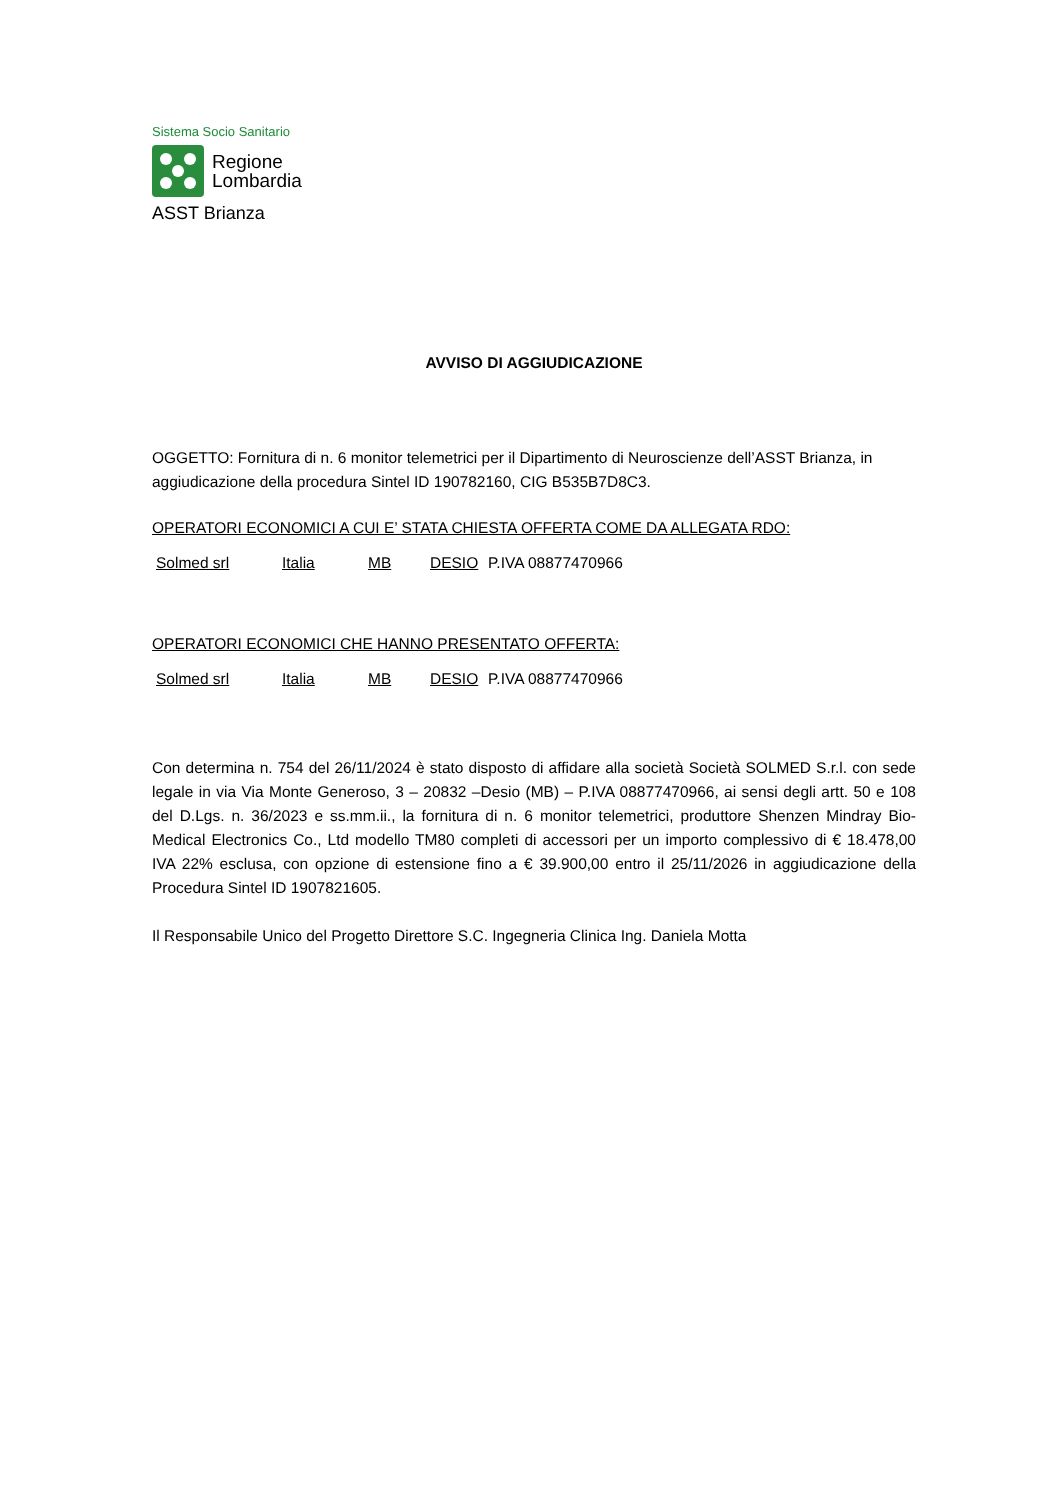Sistema Socio Sanitario
Regione
Lombardia
ASST Brianza
AVVISO DI AGGIUDICAZIONE
OGGETTO: Fornitura di n. 6 monitor telemetrici per il Dipartimento di Neuroscienze dell’ASST Brianza, in aggiudicazione della procedura Sintel ID 190782160, CIG B535B7D8C3.
OPERATORI ECONOMICI A CUI E’ STATA CHIESTA OFFERTA COME DA ALLEGATA RDO:
Solmed srl Italia MB DESIO P.IVA 08877470966
OPERATORI ECONOMICI CHE HANNO PRESENTATO OFFERTA:
Solmed srl Italia MB DESIO P.IVA 08877470966
Con determina n. 754 del 26/11/2024 è stato disposto di affidare alla società Società SOLMED S.r.l. con sede legale in via Via Monte Generoso, 3 – 20832 –Desio (MB) – P.IVA 08877470966, ai sensi degli artt. 50 e 108 del D.Lgs. n. 36/2023 e ss.mm.ii., la fornitura di n. 6 monitor telemetrici, produttore Shenzen Mindray Bio-Medical Electronics Co., Ltd modello TM80 completi di accessori per un importo complessivo di € 18.478,00 IVA 22% esclusa, con opzione di estensione fino a € 39.900,00 entro il 25/11/2026 in aggiudicazione della Procedura Sintel ID 1907821605.
Il Responsabile Unico del Progetto Direttore S.C. Ingegneria Clinica Ing. Daniela Motta